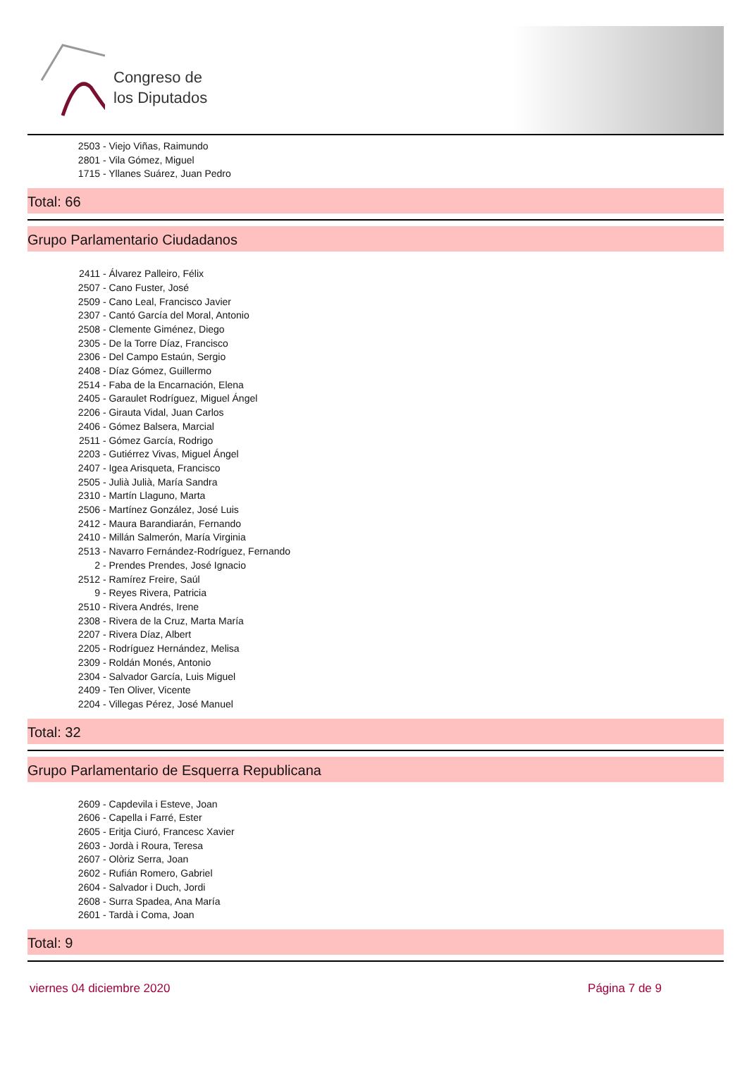Congreso de
los Diputados
2503 - Viejo Viñas, Raimundo
2801 - Vila Gómez, Miguel
1715 - Yllanes Suárez, Juan Pedro
Total: 66
Grupo Parlamentario Ciudadanos
2411 - Álvarez Palleiro, Félix
2507 - Cano Fuster, José
2509 - Cano Leal, Francisco Javier
2307 - Cantó García del Moral, Antonio
2508 - Clemente Giménez, Diego
2305 - De la Torre Díaz, Francisco
2306 - Del Campo Estaún, Sergio
2408 - Díaz Gómez, Guillermo
2514 - Faba de la Encarnación, Elena
2405 - Garaulet Rodríguez, Miguel Ángel
2206 - Girauta Vidal, Juan Carlos
2406 - Gómez Balsera, Marcial
2511 - Gómez García, Rodrigo
2203 - Gutiérrez Vivas, Miguel Ángel
2407 - Igea Arisqueta, Francisco
2505 - Julià Julià, María Sandra
2310 - Martín Llaguno, Marta
2506 - Martínez González, José Luis
2412 - Maura Barandiarán, Fernando
2410 - Millán Salmerón, María Virginia
2513 - Navarro Fernández-Rodríguez, Fernando
2 - Prendes Prendes, José Ignacio
2512 - Ramírez Freire, Saúl
9 - Reyes Rivera, Patricia
2510 - Rivera Andrés, Irene
2308 - Rivera de la Cruz, Marta María
2207 - Rivera Díaz, Albert
2205 - Rodríguez Hernández, Melisa
2309 - Roldán Monés, Antonio
2304 - Salvador García, Luis Miguel
2409 - Ten Oliver, Vicente
2204 - Villegas Pérez, José Manuel
Total: 32
Grupo Parlamentario de Esquerra Republicana
2609 - Capdevila i Esteve, Joan
2606 - Capella i Farré, Ester
2605 - Eritja Ciuró, Francesc Xavier
2603 - Jordà i Roura, Teresa
2607 - Olòriz Serra, Joan
2602 - Rufián Romero, Gabriel
2604 - Salvador i Duch, Jordi
2608 - Surra Spadea, Ana María
2601 - Tardà i Coma, Joan
Total: 9
viernes 04 diciembre 2020 Página 7 de 9